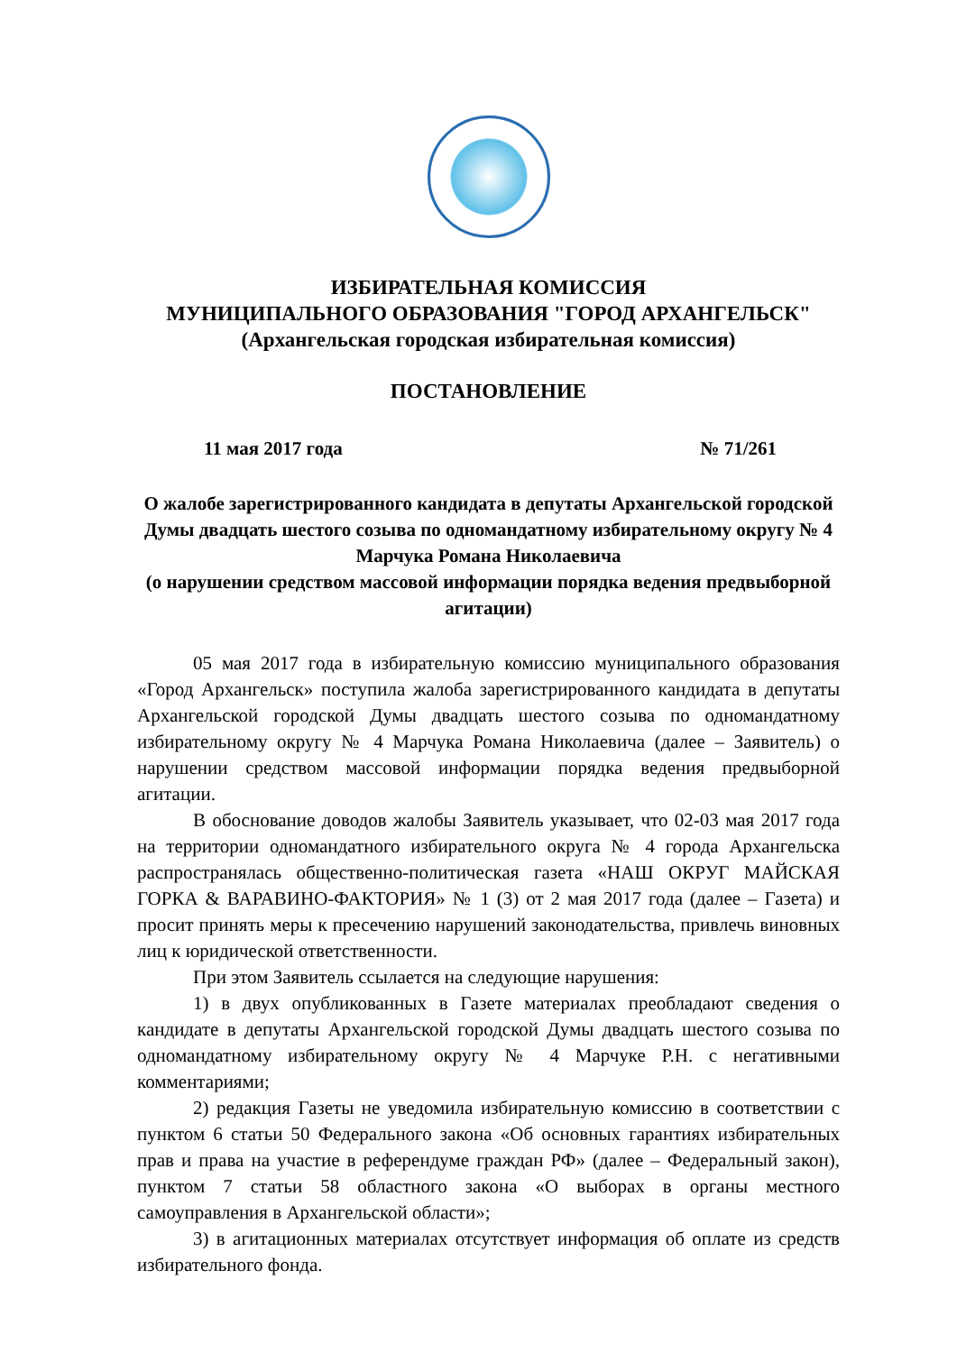ИЗБИРАТЕЛЬНАЯ КОМИССИЯ
МУНИЦИПАЛЬНОГО ОБРАЗОВАНИЯ "ГОРОД АРХАНГЕЛЬСК"
(Архангельская городская избирательная комиссия)
ПОСТАНОВЛЕНИЕ
11 мая 2017 года № 71/261
О жалобе зарегистрированного кандидата в депутаты Архангельской городской Думы двадцать шестого созыва по одномандатному избирательному округу № 4 Марчука Романа Николаевича
(о нарушении средством массовой информации порядка ведения предвыборной агитации)
05 мая 2017 года в избирательную комиссию муниципального образования «Город Архангельск» поступила жалоба зарегистрированного кандидата в депутаты Архангельской городской Думы двадцать шестого созыва по одномандатному избирательному округу № 4 Марчука Романа Николаевича (далее – Заявитель) о нарушении средством массовой информации порядка ведения предвыборной агитации.
В обоснование доводов жалобы Заявитель указывает, что 02-03 мая 2017 года на территории одномандатного избирательного округа № 4 города Архангельска распространялась общественно-политическая газета «НАШ ОКРУГ МАЙСКАЯ ГОРКА & ВАРАВИНО-ФАКТОРИЯ» № 1 (3) от 2 мая 2017 года (далее – Газета) и просит принять меры к пресечению нарушений законодательства, привлечь виновных лиц к юридической ответственности.
При этом Заявитель ссылается на следующие нарушения:
1) в двух опубликованных в Газете материалах преобладают сведения о кандидате в депутаты Архангельской городской Думы двадцать шестого созыва по одномандатному избирательному округу № 4 Марчуке Р.Н. с негативными комментариями;
2) редакция Газеты не уведомила избирательную комиссию в соответствии с пунктом 6 статьи 50 Федерального закона «Об основных гарантиях избирательных прав и права на участие в референдуме граждан РФ» (далее – Федеральный закон), пунктом 7 статьи 58 областного закона «О выборах в органы местного самоуправления в Архангельской области»;
3) в агитационных материалах отсутствует информация об оплате из средств избирательного фонда.